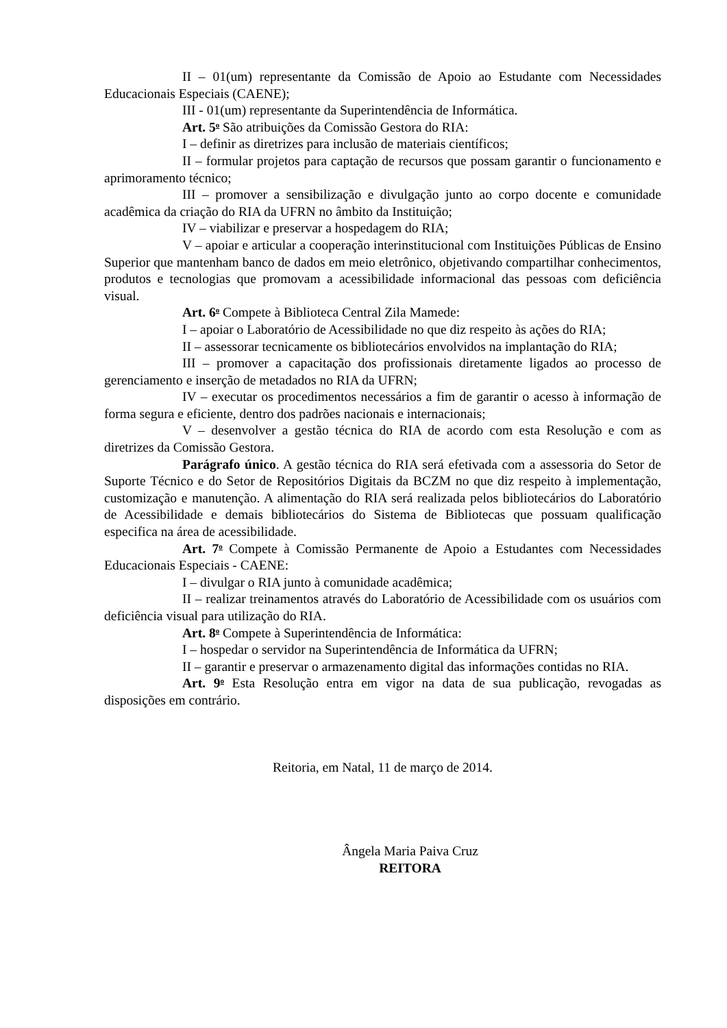II – 01(um) representante da Comissão de Apoio ao Estudante com Necessidades Educacionais Especiais (CAENE);
III - 01(um) representante da Superintendência de Informática.
Art. 5<sup>o</sup> São atribuições da Comissão Gestora do RIA:
I – definir as diretrizes para inclusão de materiais científicos;
II – formular projetos para captação de recursos que possam garantir o funcionamento e aprimoramento técnico;
III – promover a sensibilização e divulgação junto ao corpo docente e comunidade acadêmica da criação do RIA da UFRN no âmbito da Instituição;
IV – viabilizar e preservar a hospedagem do RIA;
V – apoiar e articular a cooperação interinstitucional com Instituições Públicas de Ensino Superior que mantenham banco de dados em meio eletrônico, objetivando compartilhar conhecimentos, produtos e tecnologias que promovam a acessibilidade informacional das pessoas com deficiência visual.
Art. 6<sup>o</sup> Compete à Biblioteca Central Zila Mamede:
I – apoiar o Laboratório de Acessibilidade no que diz respeito às ações do RIA;
II – assessorar tecnicamente os bibliotecários envolvidos na implantação do RIA;
III – promover a capacitação dos profissionais diretamente ligados ao processo de gerenciamento e inserção de metadados no RIA da UFRN;
IV – executar os procedimentos necessários a fim de garantir o acesso à informação de forma segura e eficiente, dentro dos padrões nacionais e internacionais;
V – desenvolver a gestão técnica do RIA de acordo com esta Resolução e com as diretrizes da Comissão Gestora.
Parágrafo único. A gestão técnica do RIA será efetivada com a assessoria do Setor de Suporte Técnico e do Setor de Repositórios Digitais da BCZM no que diz respeito à implementação, customização e manutenção. A alimentação do RIA será realizada pelos bibliotecários do Laboratório de Acessibilidade e demais bibliotecários do Sistema de Bibliotecas que possuam qualificação especifica na área de acessibilidade.
Art. 7<sup>o</sup> Compete à Comissão Permanente de Apoio a Estudantes com Necessidades Educacionais Especiais - CAENE:
I – divulgar o RIA junto à comunidade acadêmica;
II – realizar treinamentos através do Laboratório de Acessibilidade com os usuários com deficiência visual para utilização do RIA.
Art. 8<sup>o</sup> Compete à Superintendência de Informática:
I – hospedar o servidor na Superintendência de Informática da UFRN;
II – garantir e preservar o armazenamento digital das informações contidas no RIA.
Art. 9<sup>o</sup> Esta Resolução entra em vigor na data de sua publicação, revogadas as disposições em contrário.
Reitoria, em Natal, 11 de março de 2014.
Ângela Maria Paiva Cruz
REITORA